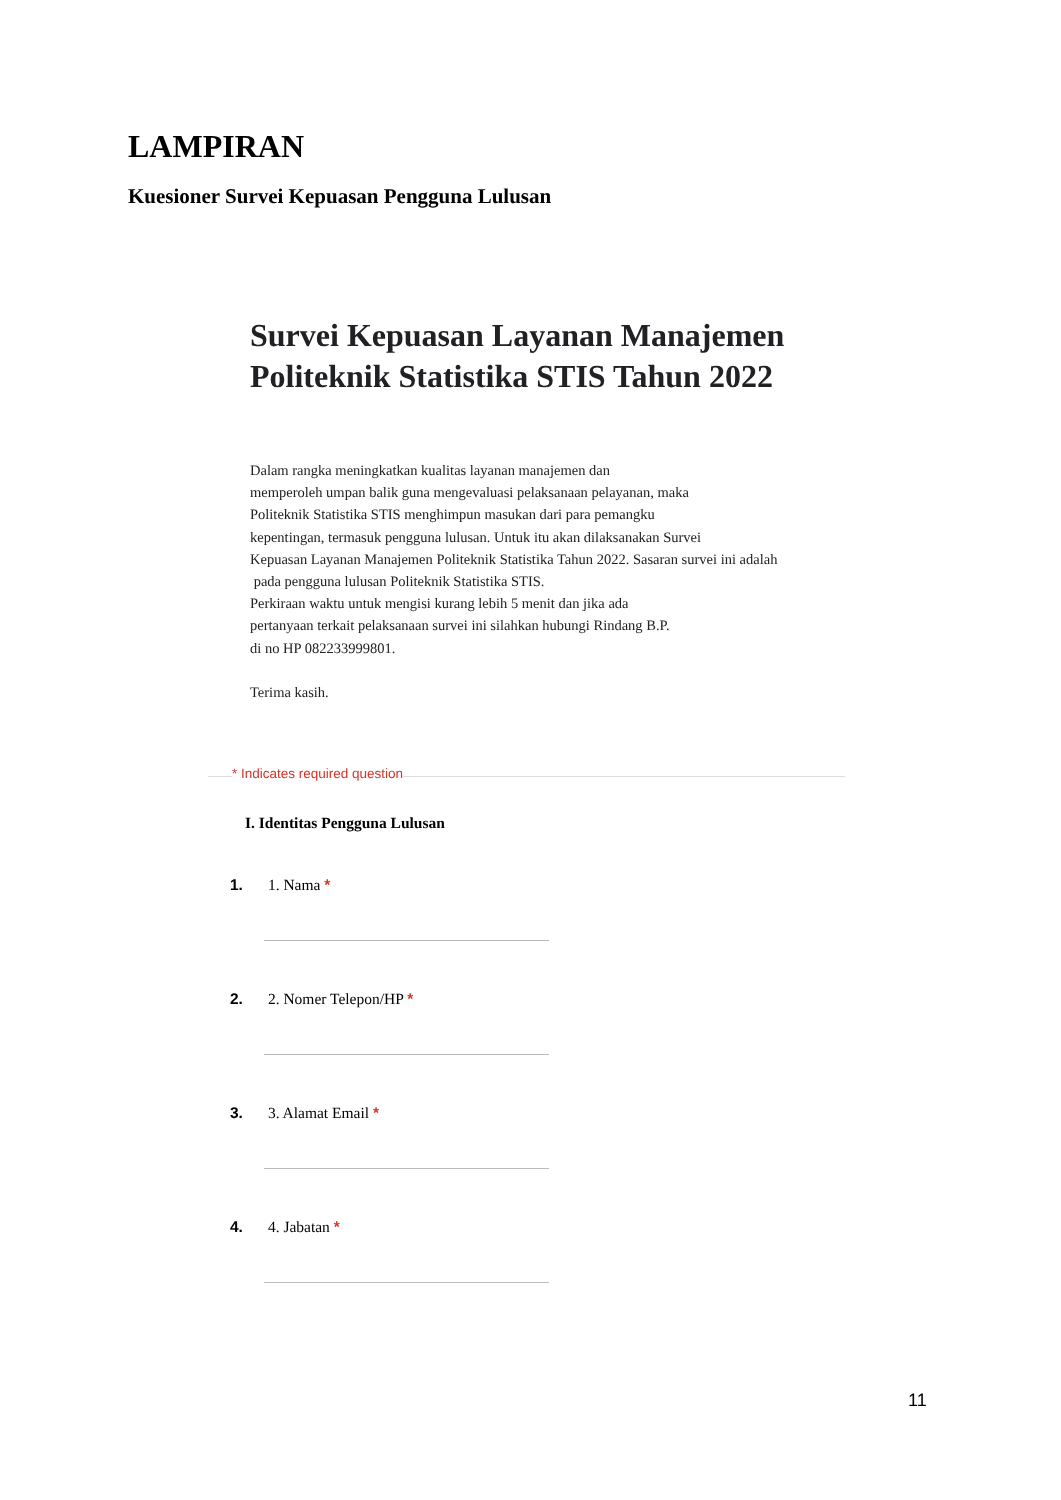LAMPIRAN
Kuesioner Survei Kepuasan Pengguna Lulusan
Survei Kepuasan Layanan Manajemen Politeknik Statistika STIS Tahun 2022
Dalam rangka meningkatkan kualitas layanan manajemen dan
memperoleh umpan balik guna mengevaluasi pelaksanaan pelayanan, maka
Politeknik Statistika STIS menghimpun masukan dari para pemangku
kepentingan, termasuk pengguna lulusan. Untuk itu akan dilaksanakan Survei
Kepuasan Layanan Manajemen Politeknik Statistika Tahun 2022. Sasaran survei ini adalah
pada pengguna lulusan Politeknik Statistika STIS.
Perkiraan waktu untuk mengisi kurang lebih 5 menit dan jika ada
pertanyaan terkait pelaksanaan survei ini silahkan hubungi Rindang B.P.
di no HP 082233999801.
Terima kasih.
* Indicates required question
I. Identitas Pengguna Lulusan
1. 1. Nama *
2. 2. Nomer Telepon/HP *
3. 3. Alamat Email *
4. 4. Jabatan *
11